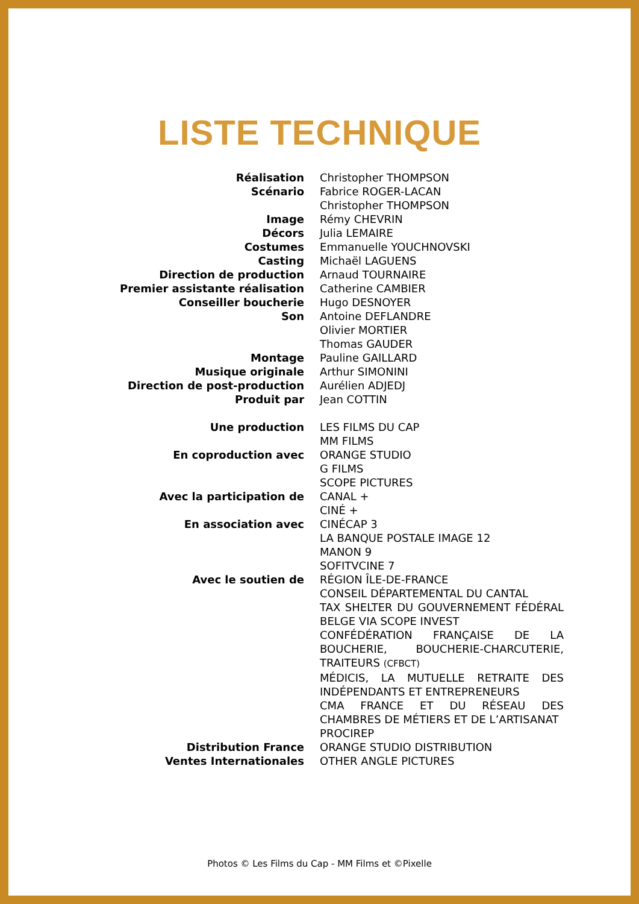LISTE TECHNIQUE
| Réalisation | Christopher THOMPSON |
| Scénario | Fabrice ROGER-LACAN Christopher THOMPSON |
| Image | Rémy CHEVRIN |
| Décors | Julia LEMAIRE |
| Costumes | Emmanuelle YOUCHNOVSKI |
| Casting | Michaël LAGUENS |
| Direction de production | Arnaud TOURNAIRE |
| Premier assistante réalisation | Catherine CAMBIER |
| Conseiller boucherie | Hugo DESNOYER |
| Son | Antoine DEFLANDRE Olivier MORTIER Thomas GAUDER |
| Montage | Pauline GAILLARD |
| Musique originale | Arthur SIMONINI |
| Direction de post-production | Aurélien ADJEDJ |
| Produit par | Jean COTTIN |
| Une production | LES FILMS DU CAP MM FILMS |
| En coproduction avec | ORANGE STUDIO G FILMS SCOPE PICTURES |
| Avec la participation de | CANAL + CINÉ + |
| En association avec | CINÉCAP 3 LA BANQUE POSTALE IMAGE 12 MANON 9 SOFITVCINE 7 |
| Avec le soutien de | RÉGION ÎLE-DE-FRANCE CONSEIL DÉPARTEMENTAL DU CANTAL TAX SHELTER DU GOUVERNEMENT FÉDÉRAL BELGE VIA SCOPE INVEST CONFÉDÉRATION FRANÇAISE DE LA BOUCHERIE, BOUCHERIE-CHARCUTERIE, TRAITEURS (CFBCT) MÉDICIS, LA MUTUELLE RETRAITE DES INDÉPENDANTS ET ENTREPRENEURS CMA FRANCE ET DU RÉSEAU DES CHAMBRES DE MÉTIERS ET DE L’ARTISANAT PROCIREP |
| Distribution France | ORANGE STUDIO DISTRIBUTION |
| Ventes Internationales | OTHER ANGLE PICTURES |
Photos © Les Films du Cap - MM Films et ©Pixelle